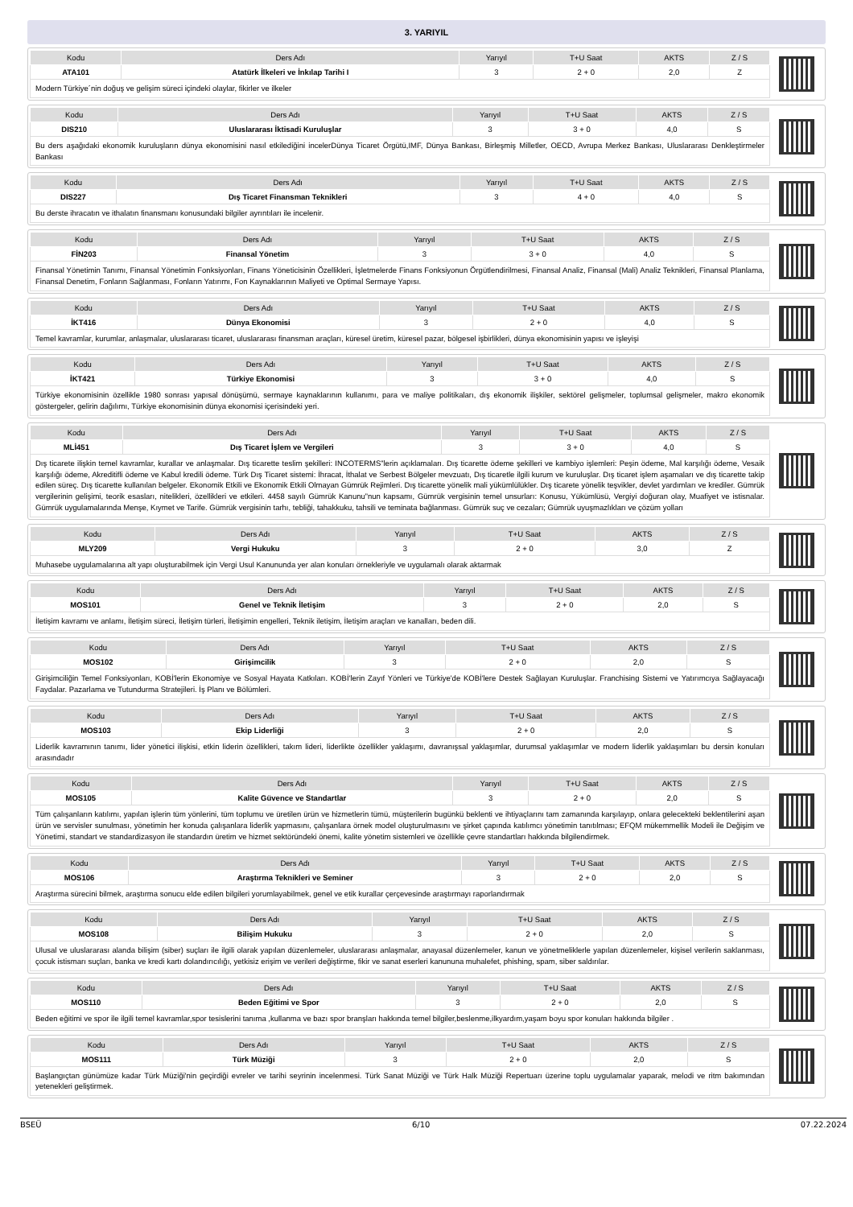3. YARIYIL
| Kodu | Ders Adı | Yarıyıl | T+U Saat | AKTS | Z / S |
| --- | --- | --- | --- | --- | --- |
| ATA101 | Atatürk İlkeleri ve İnkılap Tarihi I | 3 | 2 + 0 | 2,0 | Z |
Modern Türkiye´nin doğuş ve gelişim süreci içindeki olaylar, fikirler ve ilkeler
| Kodu | Ders Adı | Yarıyıl | T+U Saat | AKTS | Z / S |
| --- | --- | --- | --- | --- | --- |
| DIS210 | Uluslararası İktisadi Kuruluşlar | 3 | 3 + 0 | 4,0 | S |
Bu ders aşağıdaki ekonomik kuruluşların dünya ekonomisini nasıl etkilediğini incelerDünya Ticaret Örgütü,IMF, Dünya Bankası, Birleşmiş Milletler, OECD, Avrupa Merkez Bankası, Uluslararası Denkleştirmeler Bankası
| Kodu | Ders Adı | Yarıyıl | T+U Saat | AKTS | Z / S |
| --- | --- | --- | --- | --- | --- |
| DIS227 | Dış Ticaret Finansman Teknikleri | 3 | 4 + 0 | 4,0 | S |
Bu derste ihracatın ve ithalatın finansmanı konusundaki bilgiler ayrıntıları ile incelenir.
| Kodu | Ders Adı | Yarıyıl | T+U Saat | AKTS | Z / S |
| --- | --- | --- | --- | --- | --- |
| FİN203 | Finansal Yönetim | 3 | 3 + 0 | 4,0 | S |
Finansal Yönetimin Tanımı, Finansal Yönetimin Fonksiyonları, Finans Yöneticisinin Özellikleri, İşletmelerde Finans Fonksiyonun Örgütlendirilmesi, Finansal Analiz, Finansal (Mali) Analiz Teknikleri, Finansal Planlama, Finansal Denetim, Fonların Sağlanması, Fonların Yatırımı, Fon Kaynaklarının Maliyeti ve Optimal Sermaye Yapısı.
| Kodu | Ders Adı | Yarıyıl | T+U Saat | AKTS | Z / S |
| --- | --- | --- | --- | --- | --- |
| İKT416 | Dünya Ekonomisi | 3 | 2 + 0 | 4,0 | S |
Temel kavramlar, kurumlar, anlaşmalar, uluslararası ticaret, uluslararası finansman araçları, küresel üretim, küresel pazar, bölgesel işbirlikleri, dünya ekonomisinin yapısı ve işleyişi
| Kodu | Ders Adı | Yarıyıl | T+U Saat | AKTS | Z / S |
| --- | --- | --- | --- | --- | --- |
| İKT421 | Türkiye Ekonomisi | 3 | 3 + 0 | 4,0 | S |
Türkiye ekonomisinin özellikle 1980 sonrası yapısal dönüşümü, sermaye kaynaklarının kullanımı, para ve maliye politikaları, dış ekonomik ilişkiler, sektörel gelişmeler, toplumsal gelişmeler, makro ekonomik göstergeler, gelirin dağılımı, Türkiye ekonomisinin dünya ekonomisi içerisindeki yeri.
| Kodu | Ders Adı | Yarıyıl | T+U Saat | AKTS | Z / S |
| --- | --- | --- | --- | --- | --- |
| MLİ451 | Dış Ticaret İşlem ve Vergileri | 3 | 3 + 0 | 4,0 | S |
Dış ticarete ilişkin temel kavramlar, kurallar ve anlaşmalar. Dış ticarette teslim şekilleri: INCOTERMS”lerin açıklamaları. Dış ticarette ödeme şekilleri ve kambiyo işlemleri: Peşin ödeme, Mal karşılığı ödeme, Vesaik karşılığı ödeme, Akreditifli ödeme ve Kabul kredili ödeme. Türk Dış Ticaret sistemi: İhracat, İthalat ve Serbest Bölgeler mevzuatı, Dış ticaretle ilgili kurum ve kuruluşlar. Dış ticaret işlem aşamaları ve dış ticarette takip edilen süreç. Dış ticarette kullanılan belgeler. Ekonomik Etkili ve Ekonomik Etkili Olmayan Gümrük Rejimleri. Dış ticarette yönelik mali yükümlülükler. Dış ticarete yönelik teşvikler, devlet yardımları ve krediler. Gümrük vergilerinin gelişimi, teorik esasları, nitelikleri, özellikleri ve etkileri. 4458 sayılı Gümrük Kanunu”nun kapsamı, Gümrük vergisinin temel unsurları: Konusu, Yükümlüsü, Vergiyi doğuran olay, Muafiyet ve istisnalar. Gümrük uygulamalarında Menşe, Kıymet ve Tarife. Gümrük vergisinin tarhı, tebliği, tahakkuku, tahsili ve teminata bağlanması. Gümrük suç ve cezaları; Gümrük uyuşmazlıkları ve çözüm yolları
| Kodu | Ders Adı | Yarıyıl | T+U Saat | AKTS | Z / S |
| --- | --- | --- | --- | --- | --- |
| MLY209 | Vergi Hukuku | 3 | 2 + 0 | 3,0 | Z |
Muhasebe uygulamalarına alt yapı oluşturabilmek için Vergi Usul Kanununda yer alan konuları örnekleriyle ve uygulamalı olarak aktarmak
| Kodu | Ders Adı | Yarıyıl | T+U Saat | AKTS | Z / S |
| --- | --- | --- | --- | --- | --- |
| MOS101 | Genel ve Teknik İletişim | 3 | 2 + 0 | 2,0 | S |
İletişim kavramı ve anlamı, İletişim süreci, İletişim türleri, İletişimin engelleri, Teknik iletişim, İletişim araçları ve kanalları, beden dili.
| Kodu | Ders Adı | Yarıyıl | T+U Saat | AKTS | Z / S |
| --- | --- | --- | --- | --- | --- |
| MOS102 | Girişimcilik | 3 | 2 + 0 | 2,0 | S |
Girişimciliğin Temel Fonksiyonları, KOBİ'lerin Ekonomiye ve Sosyal Hayata Katkıları. KOBİ'lerin Zayıf Yönleri ve Türkiye'de KOBİ'lere Destek Sağlayan Kuruluşlar. Franchising Sistemi ve Yatırımcıya Sağlayacağı Faydalar. Pazarlama ve Tutundurma Stratejileri. İş Planı ve Bölümleri.
| Kodu | Ders Adı | Yarıyıl | T+U Saat | AKTS | Z / S |
| --- | --- | --- | --- | --- | --- |
| MOS103 | Ekip Liderliği | 3 | 2 + 0 | 2,0 | S |
Liderlik kavramının tanımı, lider yönetici ilişkisi, etkin liderin özellikleri, takım lideri, liderlikte özellikler yaklaşımı, davranışsal yaklaşımlar, durumsal yaklaşımlar ve modern liderlik yaklaşımları bu dersin konuları arasındadır
| Kodu | Ders Adı | Yarıyıl | T+U Saat | AKTS | Z / S |
| --- | --- | --- | --- | --- | --- |
| MOS105 | Kalite Güvence ve Standartlar | 3 | 2 + 0 | 2,0 | S |
Tüm çalışanların katılımı, yapılan işlerin tüm yönlerini, tüm toplumu ve üretilen ürün ve hizmetlerin tümü, müşterilerin bugünkü beklenti ve ihtiyaçlarını tam zamanında karşılayıp, onlara gelecekteki beklentilerini aşan ürün ve servisler sunulması, yönetimin her konuda çalışanlara liderlik yapmasını, çalışanlara örnek model oluşturulmasını ve şirket çapında katılımcı yönetimin tanıtılması; EFQM mükemmellik Modeli ile Değişim ve Yönetimi, standart ve standardizasyon ile standardın üretim ve hizmet sektöründeki önemi, kalite yönetim sistemleri ve özellikle çevre standartları hakkında bilgilendirmek.
| Kodu | Ders Adı | Yarıyıl | T+U Saat | AKTS | Z / S |
| --- | --- | --- | --- | --- | --- |
| MOS106 | Araştırma Teknikleri ve Seminer | 3 | 2 + 0 | 2,0 | S |
Araştırma sürecini bilmek, araştırma sonucu elde edilen bilgileri yorumlayabilmek, genel ve etik kurallar çerçevesinde araştırmayı raporlandırmak
| Kodu | Ders Adı | Yarıyıl | T+U Saat | AKTS | Z / S |
| --- | --- | --- | --- | --- | --- |
| MOS108 | Bilişim Hukuku | 3 | 2 + 0 | 2,0 | S |
Ulusal ve uluslararası alanda bilişim (siber) suçları ile ilgili olarak yapılan düzenlemeler, uluslararası anlaşmalar, anayasal düzenlemeler, kanun ve yönetmeliklerle yapılan düzenlemeler, kişisel verilerin saklanması, çocuk istismarı suçları, banka ve kredi kartı dolandırıcılığı, yetkisiz erişim ve verileri değiştirme, fikir ve sanat eserleri kanununa muhalefet, phishing, spam, siber saldırılar.
| Kodu | Ders Adı | Yarıyıl | T+U Saat | AKTS | Z / S |
| --- | --- | --- | --- | --- | --- |
| MOS110 | Beden Eğitimi ve Spor | 3 | 2 + 0 | 2,0 | S |
Beden eğitimi ve spor ile ilgili temel kavramlar,spor tesislerini tanıma ,kullanma ve bazı spor branşları hakkında temel bilgiler,beslenme,ilkyardım,yaşam boyu spor konuları hakkında bilgiler .
| Kodu | Ders Adı | Yarıyıl | T+U Saat | AKTS | Z / S |
| --- | --- | --- | --- | --- | --- |
| MOS111 | Türk Müziği | 3 | 2 + 0 | 2,0 | S |
Başlangıçtan günümüze kadar Türk Müziği'nin geçirdiği evreler ve tarihi seyrinin incelenmesi. Türk Sanat Müziği ve Türk Halk Müziği Repertuarı üzerine toplu uygulamalar yaparak, melodi ve ritm bakımından yetenekleri geliştirmek.
BSEÜ 6/10 07.22.2024